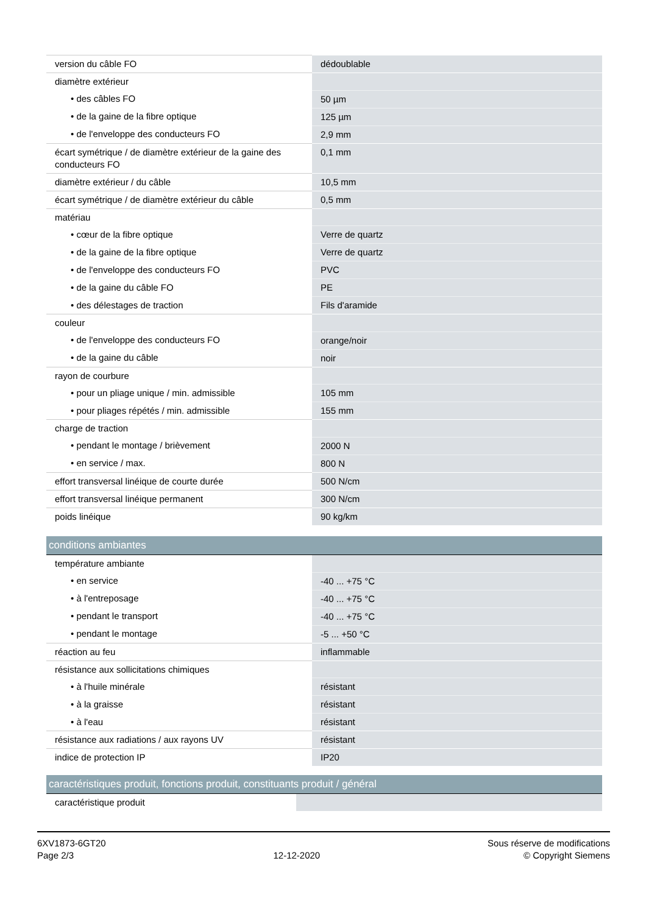| version du câble FO | dédoublable |
| diamètre extérieur | |
| • des câbles FO | 50 µm |
| • de la gaine de la fibre optique | 125 µm |
| • de l'enveloppe des conducteurs FO | 2,9 mm |
| écart symétrique / de diamètre extérieur de la gaine des conducteurs FO | 0,1 mm |
| diamètre extérieur / du câble | 10,5 mm |
| écart symétrique / de diamètre extérieur du câble | 0,5 mm |
| matériau | |
| • cœur de la fibre optique | Verre de quartz |
| • de la gaine de la fibre optique | Verre de quartz |
| • de l'enveloppe des conducteurs FO | PVC |
| • de la gaine du câble FO | PE |
| • des délestages de traction | Fils d'aramide |
| couleur | |
| • de l'enveloppe des conducteurs FO | orange/noir |
| • de la gaine du câble | noir |
| rayon de courbure | |
| • pour un pliage unique / min. admissible | 105 mm |
| • pour pliages répétés / min. admissible | 155 mm |
| charge de traction | |
| • pendant le montage / brièvement | 2000 N |
| • en service / max. | 800 N |
| effort transversal linéique de courte durée | 500 N/cm |
| effort transversal linéique permanent | 300 N/cm |
| poids linéique | 90 kg/km |
| conditions ambiantes | |
| --- | --- |
| température ambiante | |
| • en service | -40 ... +75 °C |
| • à l'entreposage | -40 ... +75 °C |
| • pendant le transport | -40 ... +75 °C |
| • pendant le montage | -5 ... +50 °C |
| réaction au feu | inflammable |
| résistance aux sollicitations chimiques | |
| • à l'huile minérale | résistant |
| • à la graisse | résistant |
| • à l'eau | résistant |
| résistance aux radiations / aux rayons UV | résistant |
| indice de protection IP | IP20 |
| caractéristiques produit, fonctions produit, constituants produit / général | |
| --- | --- |
| caractéristique produit | |
6XV1873-6GT20
Page 2/3
12-12-2020
Sous réserve de modifications
© Copyright Siemens